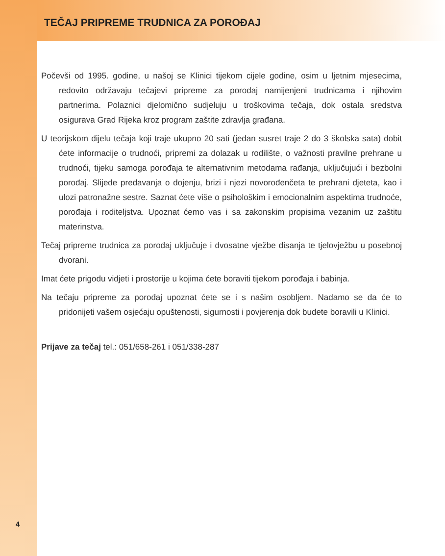TEČAJ PRIPREME TRUDNICA ZA POROĐAJ
Počevši od 1995. godine, u našoj se Klinici tijekom cijele godine, osim u ljetnim mjesecima, redovito održavaju tečajevi pripreme za porođaj namijenjeni trudnicama i njihovim partnerima. Polaznici djelomično sudjeluju u troškovima tečaja, dok ostala sredstva osigurava Grad Rijeka kroz program zaštite zdravlja građana.
U teorijskom dijelu tečaja koji traje ukupno 20 sati (jedan susret traje 2 do 3 školska sata) dobit ćete informacije o trudnoći, pripremi za dolazak u rodilište, o važnosti pravilne prehrane u trudnoći, tijeku samoga porođaja te alternativnim metodama rađanja, uključujući i bezbolni porođaj. Slijede predavanja o dojenju, brizi i njezi novorođenčeta te prehrani djeteta, kao i ulozi patronažne sestre. Saznat ćete više o psihološkim i emocionalnim aspektima trudnoće, porođaja i roditeljstva. Upoznat ćemo vas i sa zakonskim propisima vezanim uz zaštitu materinstva.
Tečaj pripreme trudnica za porođaj uključuje i dvosatne vježbe disanja te tjelovježbu u posebnoj dvorani.
Imat ćete prigodu vidjeti i prostorije u kojima ćete boraviti tijekom porođaja i babinja.
Na tečaju pripreme za porođaj upoznat ćete se i s našim osobljem. Nadamo se da će to pridonijeti vašem osjećaju opuštenosti, sigurnosti i povjerenja dok budete boravili u Klinici.
Prijave za tečaj tel.: 051/658-261 i 051/338-287
4